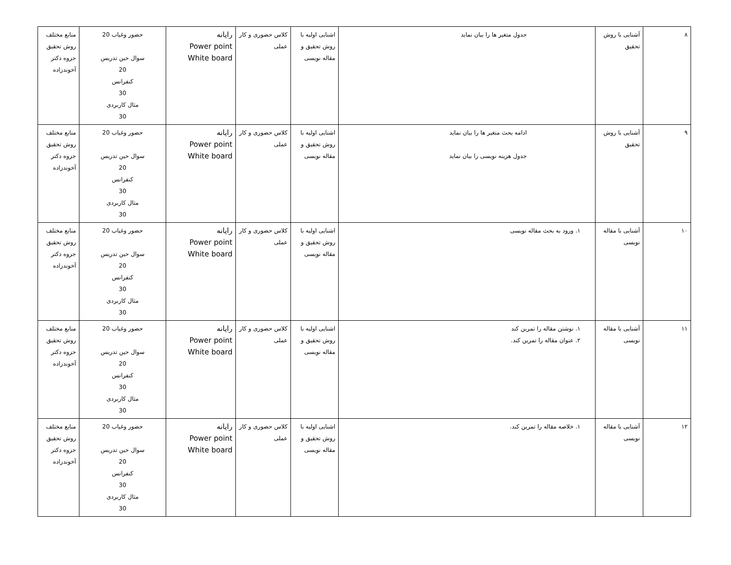| ٨ | آشنایی با روش تحقیق | جدول متغیر ها را بیان نماید | اشنایی اولیه با روش تحقیق و مقاله نویسی | کلاس حضوری و کار عملی | رایانه Power point White board | حضور وغیاب 20 سوال حین تدریس 20 کنفرانس 30 مثال کاربردی 30 | منابع مختلف روش تحقیق جزوه دکتر آخوندزاده |
| ٩ | آشنایی با روش تحقیق | ادامه بحث متغیر ها را بیان نماید جدول هزینه نویسی را بیان نماید | اشنایی اولیه با روش تحقیق و مقاله نویسی | کلاس حضوری و کار عملی | رایانه Power point White board | حضور وغیاب 20 سوال حین تدریس 20 کنفرانس 30 مثال کاربردی 30 | منابع مختلف روش تحقیق جزوه دکتر آخوندزاده |
| ١٠ | آشنایی با مقاله نویسی | ١. ورود به بحث مقاله نویسی | اشنایی اولیه با روش تحقیق و مقاله نویسی | کلاس حضوری و کار عملی | رایانه Power point White board | حضور وغیاب 20 سوال حین تدریس 20 کنفرانس 30 مثال کاربردی 30 | منابع مختلف روش تحقیق جزوه دکتر آخوندزاده |
| ١١ | آشنایی با مقاله نویسی | ١. نوشتن مقاله را تمرین کند ٢. عنوان مقاله را تمرین کند. | اشنایی اولیه با روش تحقیق و مقاله نویسی | کلاس حضوری و کار عملی | رایانه Power point White board | حضور وغیاب 20 سوال حین تدریس 20 کنفرانس 30 مثال کاربردی 30 | منابع مختلف روش تحقیق جزوه دکتر آخوندزاده |
| ١٢ | آشنایی با مقاله نویسی | ١. خلاصه مقاله را تمرین کند. | اشنایی اولیه با روش تحقیق و مقاله نویسی | کلاس حضوری و کار عملی | رایانه Power point White board | حضور وغیاب 20 سوال حین تدریس 20 کنفرانس 30 مثال کاربردی 30 | منابع مختلف روش تحقیق جزوه دکتر آخوندزاده |